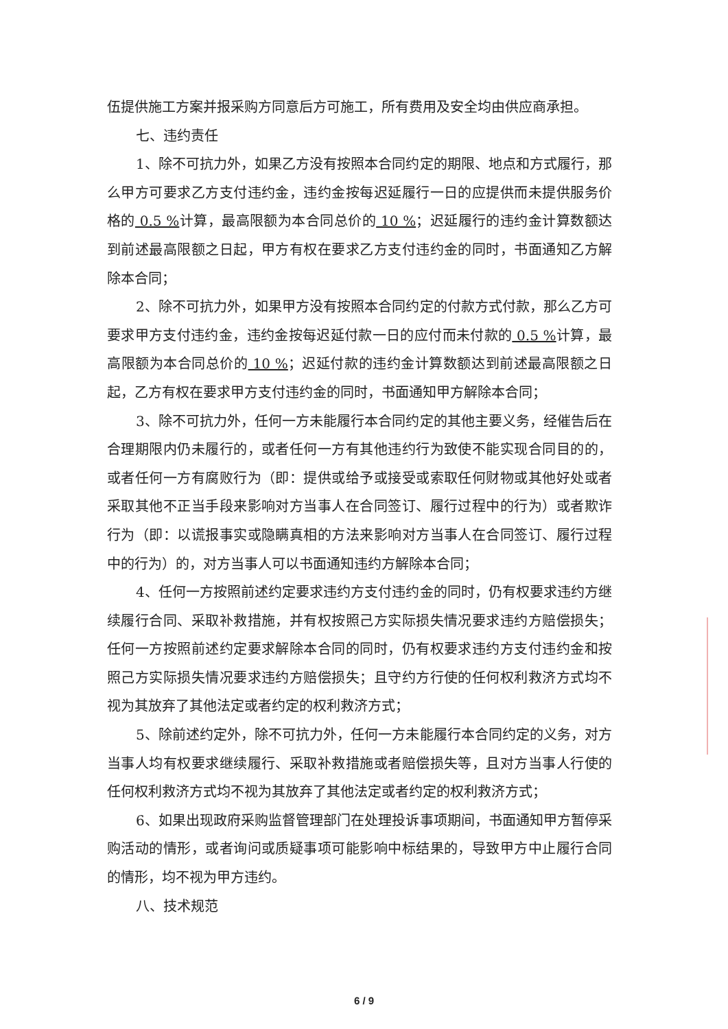伍提供施工方案并报采购方同意后方可施工，所有费用及安全均由供应商承担。
七、违约责任
1、除不可抗力外，如果乙方没有按照本合同约定的期限、地点和方式履行，那么甲方可要求乙方支付违约金，违约金按每迟延履行一日的应提供而未提供服务价格的 0.5 % 计算，最高限额为本合同总价的 10 %；迟延履行的违约金计算数额达到前述最高限额之日起，甲方有权在要求乙方支付违约金的同时，书面通知乙方解除本合同；
2、除不可抗力外，如果甲方没有按照本合同约定的付款方式付款，那么乙方可要求甲方支付违约金，违约金按每迟延付款一日的应付而未付款的 0.5 % 计算，最高限额为本合同总价的 10 %；迟延付款的违约金计算数额达到前述最高限额之日起，乙方有权在要求甲方支付违约金的同时，书面通知甲方解除本合同；
3、除不可抗力外，任何一方未能履行本合同约定的其他主要义务，经催告后在合理期限内仍未履行的，或者任何一方有其他违约行为致使不能实现合同目的的，或者任何一方有腐败行为（即：提供或给予或接受或索取任何财物或其他好处或者采取其他不正当手段来影响对方当事人在合同签订、履行过程中的行为）或者欺诈行为（即：以谎报事实或隐瞒真相的方法来影响对方当事人在合同签订、履行过程中的行为）的，对方当事人可以书面通知违约方解除本合同；
4、任何一方按照前述约定要求违约方支付违约金的同时，仍有权要求违约方继续履行合同、采取补救措施，并有权按照己方实际损失情况要求违约方赔偿损失；任何一方按照前述约定要求解除本合同的同时，仍有权要求违约方支付违约金和按照己方实际损失情况要求违约方赔偿损失；且守约方行使的任何权利救济方式均不视为其放弃了其他法定或者约定的权利救济方式；
5、除前述约定外，除不可抗力外，任何一方未能履行本合同约定的义务，对方当事人均有权要求继续履行、采取补救措施或者赔偿损失等，且对方当事人行使的任何权利救济方式均不视为其放弃了其他法定或者约定的权利救济方式；
6、如果出现政府采购监督管理部门在处理投诉事项期间，书面通知甲方暂停采购活动的情形，或者询问或质疑事项可能影响中标结果的，导致甲方中止履行合同的情形，均不视为甲方违约。
八、技术规范
6 / 9